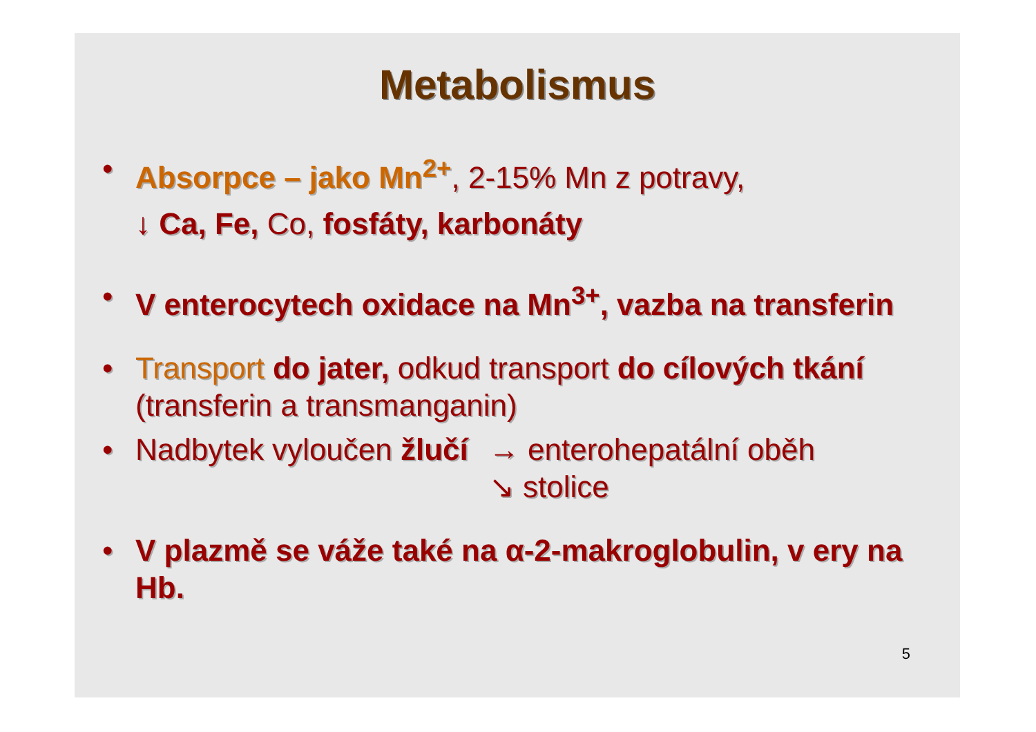Metabolismus
• Absorpce – jako Mn<sup>2+</sup>, 2-15% Mn z potravy,
↓ Ca, Fe, Co, fosfáty, karbonáty
• V enterocytech oxidace na Mn<sup>3+</sup>, vazba na transferin
• Transport do jater, odkud transport do cílových tkání (transferin a transmanganin)
•
Nadbytek vyloučen žlučí → enterohepatální oběh
↘ stolice
• V plazmě se váže také na α-2-makroglobulin, v ery na Hb.
5